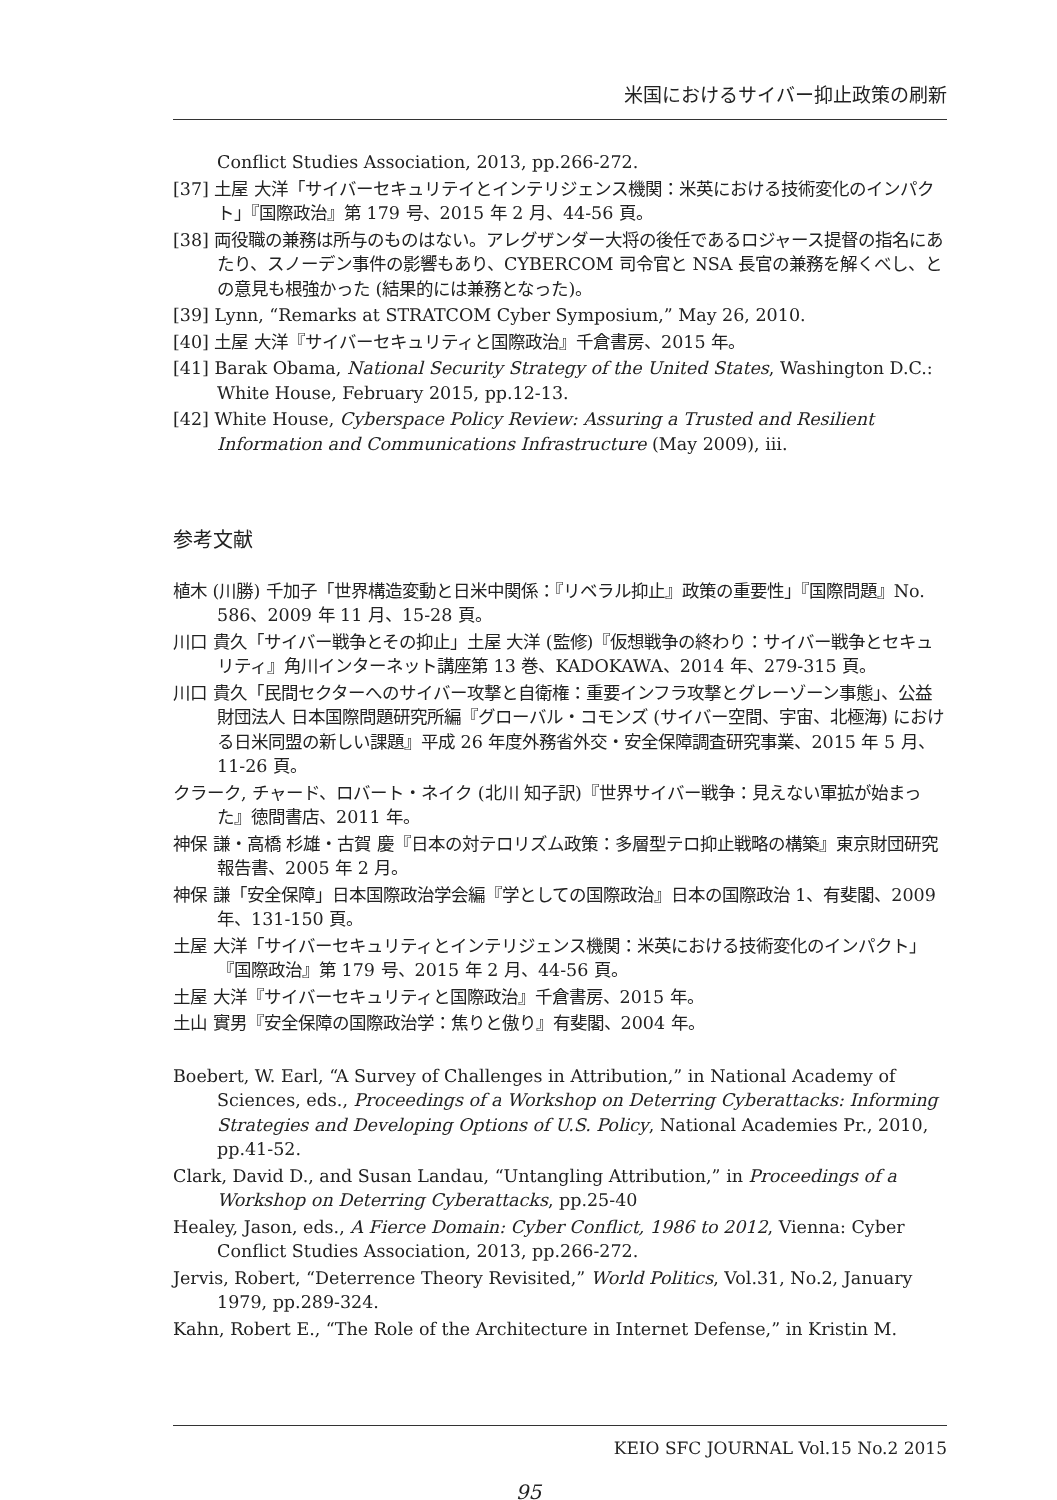米国におけるサイバー抑止政策の刷新
Conflict Studies Association, 2013, pp.266-272.
[37] 土屋 大洋「サイバーセキュリテイとインテリジェンス機関：米英における技術変化のインパクト」『国際政治』第 179 号、2015 年 2 月、44-56 頁。
[38] 両役職の兼務は所与のものはない。アレグザンダー大将の後任であるロジャース提督の指名にあたり、スノーデン事件の影響もあり、CYBERCOM 司令官と NSA 長官の兼務を解くべし、との意見も根強かった (結果的には兼務となった)。
[39] Lynn, “Remarks at STRATCOM Cyber Symposium,” May 26, 2010.
[40] 土屋 大洋『サイバーセキュリティと国際政治』千倉書房、2015 年。
[41] Barak Obama, National Security Strategy of the United States, Washington D.C.: White House, February 2015, pp.12-13.
[42] White House, Cyberspace Policy Review: Assuring a Trusted and Resilient Information and Communications Infrastructure (May 2009), iii.
参考文献
植木 (川勝) 千加子「世界構造変動と日米中関係：『リベラル抑止』政策の重要性」『国際問題』No. 586、2009 年 11 月、15-28 頁。
川口 貴久「サイバー戦争とその抑止」土屋 大洋 (監修)『仮想戦争の終わり：サイバー戦争とセキュリティ』角川インターネット講座第 13 巻、KADOKAWA、2014 年、279-315 頁。
川口 貴久「民間セクターへのサイバー攻撃と自衛権：重要インフラ攻撃とグレーゾーン事態」、公益財団法人 日本国際問題研究所編『グローバル・コモンズ (サイバー空間、宇宙、北極海) における日米同盟の新しい課題』平成 26 年度外務省外交・安全保障調査研究事業、2015 年 5 月、11-26 頁。
クラーク, チャード、ロバート・ネイク (北川 知子訳)『世界サイバー戦争：見えない軍拡が始まった』徳間書店、2011 年。
神保 謙・高橋 杉雄・古賀 慶『日本の対テロリズム政策：多層型テロ抑止戦略の構築』東京財団研究報告書、2005 年 2 月。
神保 謙「安全保障」日本国際政治学会編『学としての国際政治』日本の国際政治 1、有斐閣、2009 年、131-150 頁。
土屋 大洋「サイバーセキュリティとインテリジェンス機関：米英における技術変化のインパクト」『国際政治』第 179 号、2015 年 2 月、44-56 頁。
土屋 大洋『サイバーセキュリティと国際政治』千倉書房、2015 年。
土山 實男『安全保障の国際政治学：焦りと傲り』有斐閣、2004 年。
Boebert, W. Earl, “A Survey of Challenges in Attribution,” in National Academy of Sciences, eds., Proceedings of a Workshop on Deterring Cyberattacks: Informing Strategies and Developing Options of U.S. Policy, National Academies Pr., 2010, pp.41-52.
Clark, David D., and Susan Landau, “Untangling Attribution,” in Proceedings of a Workshop on Deterring Cyberattacks, pp.25-40
Healey, Jason, eds., A Fierce Domain: Cyber Conflict, 1986 to 2012, Vienna: Cyber Conflict Studies Association, 2013, pp.266-272.
Jervis, Robert, “Deterrence Theory Revisited,” World Politics, Vol.31, No.2, January 1979, pp.289-324.
Kahn, Robert E., “The Role of the Architecture in Internet Defense,” in Kristin M.
KEIO SFC JOURNAL Vol.15 No.2 2015
95